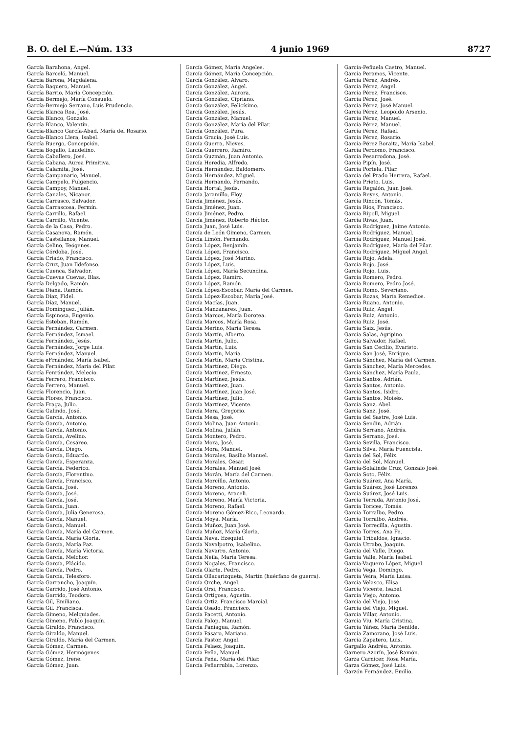B. O. del E.—Núm. 133 4 junio 1969 8727
García Barahona, Angel.
García Barceló, Manuel.
García Barona, Magdalena.
García Baquero, Manuel.
García Barrio, María Concepción.
García Bermejo, María Consuelo.
García-Bermejo Serrano, Luis Prudencio.
García Blanca Roa, José.
García Blanco, Gonzalo.
García Blanco, Valentín.
García-Blanco García-Abad, María del Rosario.
García-Blanco Llera, Isabel.
García Buergo, Concepción.
García Bogallo, Laudelino.
García Caballero, José.
García Cabana, Aurea Primitiva.
García Calamita, José.
García Campanario, Manuel.
García Campelo, Fulgencio.
García Campoy, Manuel.
García Canales, Nicanor.
García Carrasco, Salvador.
García Carrascosa, Fermín.
García Carrillo, Rafael.
García Carrillo, Vicente.
García de la Casa, Pedro.
García Casanova, Ramón.
García Castellanos, Manuel.
García Celino, Teógenes.
García Córdoba, José.
García Criado, Francisco.
García Cruz, Juan Ildefonso.
García Cuenca, Salvador.
García-Cuevas Cuevas, Blas.
García Delgado, Ramón.
García Diana, Ramón.
García Díaz, Fidel.
García Díaz, Manuel.
García Domínguez, Julián.
García Espinosa, Eugenio.
García Esteban, Ramón.
García Fernández, Carmen.
García Fernández, Ismael.
García Fernández, Jesús.
García Fernández, Jorge Luis.
García Fernández, Manuel.
García eFrnández, María Isabel.
García Fernández, María del Pilar.
García Fenrández, Melecio.
García Ferrero, Francisco.
García Ferrero, Manuel.
García Florencio, Juan.
García Flores, Francisco.
García Fraga, Julio.
García Galindo, José.
García García, Antonio.
García García, Antonio.
García García, Antonio.
García García, Avelino.
García García, Cesáreo.
García García, Diego.
García García, Eduardo.
García García, Esperanza.
García García, Federico.
García García, Florentino.
García García, Francisco.
García García, José.
García García, José.
García García, José.
García García, Juan.
García García, Julia Generosa.
García García, Manuel.
García García, Manuel.
García García, María del Carmen.
García García, María Gloria.
García García, María Paz.
García García, María Victoria.
García García, Melchor.
García García, Plácido.
García García, Pedro.
García García, Telesforo.
García Garrancho, Joaquín.
García Garrido, José Antonio.
García Garrido, Teodoro.
García Gil, Emiliano.
García Gil, Francisca.
García Gimeno, Melquiades.
García Gimeno, Pablo Joaquín.
García Giraldo, Francisco.
García Giraldo, Manuel.
García Giraldo, María del Carmen.
García Gómez, Carmen.
García Gómez, Hermógenes.
García Gómez, Irene.
García Gómez, Juan.
García Gómez, María Angeles.
García Gómez, María Concepción.
García González, Alvaro.
García González, Angel.
García González, Aurora.
García González, Cipriano.
García González, Felicísimo.
García González, Jesús.
García González, Manuel.
García González, María del Pilar.
García González, Pura.
García Gracia, José Luis.
García Guerra, Nieves.
García Guerrero, Ramiro.
García Guzmán, Juan Antonio.
García Heredia, Alfredo.
García Hernández, Baldomero.
García Hernández, Miguel.
García Hernando, Fernando.
García Hortal, Jesús.
García Jaramillo, Eloy.
García Jiménez, Jesús.
García Jiménez, Juan.
García Jiménez, Pedro.
García Jiménez, Roberto Héctor.
García Juan, José Luis.
García de León Gimeno, Carmen.
García Limón, Fernando.
García López, Benjamín.
García López, Francisco.
García López, José Marino.
García López, Luis.
García López, María Secundina.
García López, Ramiro.
García López, Ramón.
García López-Escobar, María del Carmen.
García López-Escobar, María José.
García Macías, Juan.
García Manzanares, Juan.
García Marcos, María Dorotea.
García Marcos, María Rosa.
García Merino, María Teresa.
García Martín, Alberto.
García Martín, Julio.
García Martín, Luis.
García Martín, María.
García Martín, María Cristina.
García Martínez, Diego.
García Martínez, Ernesto.
García Martínez, Jesús.
García Martínez, Juan.
García Martínez, Juan José.
García Martínez, Julio.
García Martínez, Vicente.
García Mera, Gregorio.
García Mesa, José.
García Molina, Juan Antonio.
García Molina, Julián.
García Montero, Pedro.
García Mora, José.
García Mora, Manuel.
García Morales, Basilio Manuel.
García Morales, César.
García Morales, Manuel José.
García Morán, María del Carmen.
García Morcillo, Antonio.
García Moreno, Antonio.
García Moreno, Araceli.
García Moreno, María Victoria.
García Moreno, Rafael.
García-Moreno Gómez-Rico, Leonardo.
García Moya, María.
García Muñoz, Juan José.
García Muñoz, María Gloria.
García Nava, Ezequiel.
García Navalpotro, Isabelino.
García Navarro, Antonio.
García Neila, María Teresa.
García Nogales, Francisco.
García Olarte, Pedro.
García Ollacarizqueta, Martín (huérfano de guerra).
García Orche, Angel.
García Orsi, Francisco.
García Ortigosa, Agustín.
García Ortiz, Francisco Marcial.
García Osado, Francisco.
García Pacetti, Antonio.
García Palop, Manuel.
García Paniagua, Ramón.
García Pásaro, Mariano.
García Pastor, Angel.
García Pelaez, Joaquín.
García Peña, Manuel.
García Peña, María del Pilar.
García Peñarrubia, Lorenzo.
García-Peñuela Castro, Manuel.
García Peramos, Vicente.
García Pérez, Andrés.
García Pérez, Angel.
García Pérez, Francisco.
García Pérez, José.
García Pérez, José Manuel.
García Pérez, Leopoldo Arsenio.
García Pérez, Manuel.
García Pérez, Manuel.
García Pérez, Rafael.
García Pérez, Rosario.
García-Pérez Boraita, María Isabel.
García Perdomo, Francisco.
García Pesarrodona, José.
García Pipín, José.
García Portela, Pilar.
García del Prado Herrera, Rafael.
García Prieto, Luis.
García Regalón, Juan José.
García Reyes, Antonio.
García Rincón, Tomás.
García Ríos, Francisco.
García Ripoll, Miguel.
García Rivas, Juan.
García Rodríguez, Jaime Antonio.
García Rodríguez, Manuel.
García Rodríguez, Manuel José.
García Rodríguez, María del Pilar.
García Rodríguez, Miguel Angel.
García Rojo, Adela.
García Rojo, José.
García Rojo, Luis.
García Romero, Pedro.
García Romero, Pedro José.
García Romo, Severiano.
García Rozas, María Remedios.
García Ruano, Antonio.
García Ruiz, Angel.
García Ruiz, Antonio.
García Ruiz, José.
García Saiz, Jesús.
García Salas, Agripino.
García Salvador, Rafael.
García San Cecilio, Evaristo.
García San José, Enrique.
García Sánchez, María del Carmen.
García Sánchez, María Mercedes.
García Sánchez, María Paula.
García Santos, Adrián.
García Santos, Antonio.
García Santos, Isidro.
García Santos, Moisés.
García Sanz, Abel.
García Sanz, José.
García del Sastre, José Luis.
García Sendín, Adrián.
García Serrano, Andrés.
García Serrano, José.
García Sevilla, Francisco.
García Silva, María Fuencisla.
García del Sol, Félix.
García del Sol, Manuel.
García-Solalinde Cruz, Gonzalo José.
García Soto, Félix.
García Suárez, Ana María.
García Suárez, José Lorenzo.
García Suárez, José Luis.
García Terrada, Antonio José.
García Torices, Tomás.
García Torralbo, Pedro.
García Torralbo, Andrés.
García Torrecilla, Agustín.
García Torres, Ana Fe.
García Tribaldos, Ignacio.
García Utrabo, Joaquín.
García del Valle, Diego.
García Valle, María Isabel.
García-Vaquero López, Miguel.
García Vega, Domingo.
García Veira, María Luisa.
García Velasco, Elisa.
García Vicente, Isabel.
García Viejo, Antonio.
García del Viejo, José.
García del Viejo, Miguel.
García Villar, Antonio.
García Viu, María Cristina.
García Yáñez, María Benilde.
García Zamorano, José Luis.
García Zapatero, Luis.
Gargallo Andréu, Antonio.
Garnero Azorín, José Ramón.
Garza Carnicer, Rosa María.
Garza Gómez, José Luis.
Garzón Fernández, Emilio.